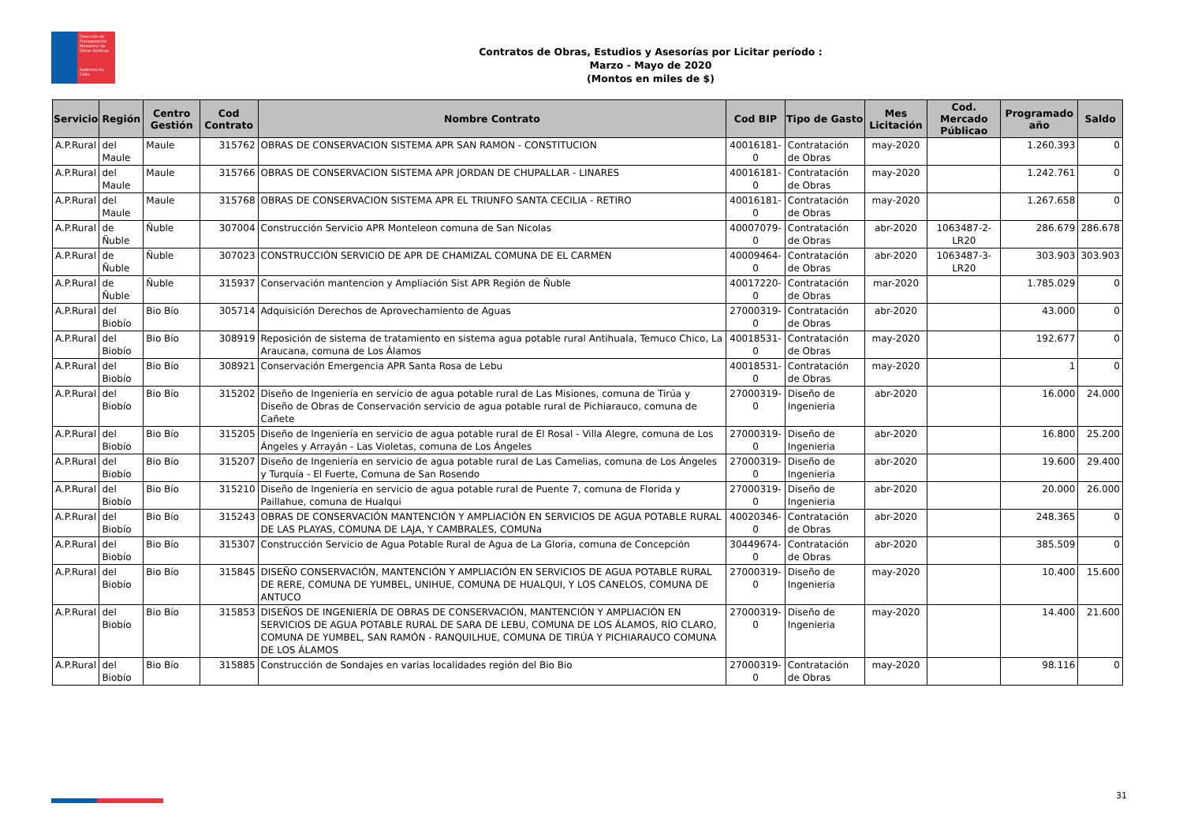Dirección de Planeamiento
Ministerio de Obras Públicas
Gobierno de Chile
Contratos de Obras, Estudios y Asesorías por Licitar período :
Marzo - Mayo de 2020
(Montos en miles de $)
| Servicio | Región | Centro Gestión | Cod Contrato | Nombre Contrato | Cod BIP | Tipo de Gasto | Mes Licitación | Cod. Mercado Públicao | Programado año | Saldo |
| --- | --- | --- | --- | --- | --- | --- | --- | --- | --- | --- |
| A.P.Rural | del Maule | Maule | 315762 | OBRAS DE CONSERVACION SISTEMA APR SAN RAMON - CONSTITUCION | 40016181-0 | Contratación de Obras | may-2020 | | 1.260.393 | 0 |
| A.P.Rural | del Maule | Maule | 315766 | OBRAS DE CONSERVACION SISTEMA APR JORDAN DE CHUPALLAR - LINARES | 40016181-0 | Contratación de Obras | may-2020 | | 1.242.761 | 0 |
| A.P.Rural | del Maule | Maule | 315768 | OBRAS DE CONSERVACION SISTEMA APR EL TRIUNFO SANTA CECILIA - RETIRO | 40016181-0 | Contratación de Obras | may-2020 | | 1.267.658 | 0 |
| A.P.Rural | de Ñuble | Ñuble | 307004 | Construcción Servicio APR Monteleon comuna de San Nicolas | 40007079-0 | Contratación de Obras | abr-2020 | 1063487-2-LR20 | 286.679 | 286.678 |
| A.P.Rural | de Ñuble | Ñuble | 307023 | CONSTRUCCIÓN SERVICIO DE APR DE CHAMIZAL COMUNA DE EL CARMEN | 40009464-0 | Contratación de Obras | abr-2020 | 1063487-3-LR20 | 303.903 | 303.903 |
| A.P.Rural | de Ñuble | Ñuble | 315937 | Conservación mantencion y Ampliación Sist APR Región de Ñuble | 40017220-0 | Contratación de Obras | mar-2020 | | 1.785.029 | 0 |
| A.P.Rural | del Biobío | Bio Bío | 305714 | Adquisición Derechos de Aprovechamiento de Aguas | 27000319-0 | Contratación de Obras | abr-2020 | | 43.000 | 0 |
| A.P.Rural | del Biobío | Bio Bío | 308919 | Reposición de sistema de tratamiento en sistema agua potable rural Antihuala, Temuco Chico, La Araucana, comuna de Los Álamos | 40018531-0 | Contratación de Obras | may-2020 | | 192.677 | 0 |
| A.P.Rural | del Biobío | Bio Bío | 308921 | Conservación Emergencia APR Santa Rosa de Lebu | 40018531-0 | Contratación de Obras | may-2020 | | 1 | 0 |
| A.P.Rural | del Biobío | Bio Bío | 315202 | Diseño de Ingeniería en servicio de agua potable rural de Las Misiones, comuna de Tirúa y Diseño de Obras de Conservación servicio de agua potable rural de Pichiarauco, comuna de Cañete | 27000319-0 | Diseño de Ingenieria | abr-2020 | | 16.000 | 24.000 |
| A.P.Rural | del Biobío | Bio Bío | 315205 | Diseño de Ingeniería en servicio de agua potable rural de El Rosal - Villa Alegre, comuna de Los Ángeles y Arrayán - Las Violetas, comuna de Los Ángeles | 27000319-0 | Diseño de Ingenieria | abr-2020 | | 16.800 | 25.200 |
| A.P.Rural | del Biobío | Bio Bío | 315207 | Diseño de Ingeniería en servicio de agua potable rural de Las Camelias, comuna de Los Ángeles y Turquía - El Fuerte, Comuna de San Rosendo | 27000319-0 | Diseño de Ingenieria | abr-2020 | | 19.600 | 29.400 |
| A.P.Rural | del Biobío | Bio Bío | 315210 | Diseño de Ingeniería en servicio de agua potable rural de Puente 7, comuna de Florida y Paillahue, comuna de Hualqui | 27000319-0 | Diseño de Ingenieria | abr-2020 | | 20.000 | 26.000 |
| A.P.Rural | del Biobío | Bio Bío | 315243 | OBRAS DE CONSERVACIÓN MANTENCIÓN Y AMPLIACIÓN EN SERVICIOS DE AGUA POTABLE RURAL DE LAS PLAYAS, COMUNA DE LAJA, Y CAMBRALES, COMUNa | 40020346-0 | Contratación de Obras | abr-2020 | | 248.365 | 0 |
| A.P.Rural | del Biobío | Bio Bío | 315307 | Construcción Servicio de Agua Potable Rural de Agua de La Gloria, comuna de Concepción | 30449674-0 | Contratación de Obras | abr-2020 | | 385.509 | 0 |
| A.P.Rural | del Biobío | Bio Bío | 315845 | DISEÑO CONSERVACIÓN, MANTENCIÓN Y AMPLIACIÓN EN SERVICIOS DE AGUA POTABLE RURAL DE RERE, COMUNA DE YUMBEL, UNIHUE, COMUNA DE HUALQUI, Y LOS CANELOS, COMUNA DE ANTUCO | 27000319-0 | Diseño de Ingenieria | may-2020 | | 10.400 | 15.600 |
| A.P.Rural | del Biobío | Bio Bío | 315853 | DISEÑOS DE INGENIERÍA DE OBRAS DE CONSERVACIÓN, MANTENCIÓN Y AMPLIACIÓN EN SERVICIOS DE AGUA POTABLE RURAL DE SARA DE LEBU, COMUNA DE LOS ÁLAMOS, RÍO CLARO, COMUNA DE YUMBEL, SAN RAMÓN - RANQUILHUE, COMUNA DE TIRÚA Y PICHIARAUCO COMUNA DE LOS ÁLAMOS | 27000319-0 | Diseño de Ingenieria | may-2020 | | 14.400 | 21.600 |
| A.P.Rural | del Biobío | Bio Bío | 315885 | Construcción de Sondajes en varias localidades región del Bio Bio | 27000319-0 | Contratación de Obras | may-2020 | | 98.116 | 0 |
31